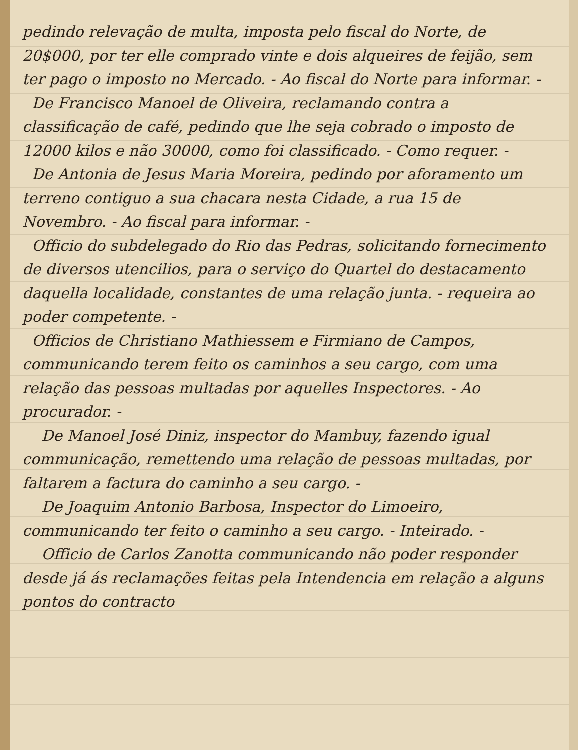pedindo relevação de multa, imposta pelo fiscal do Norte, de 20$000, por ter elle comprado vinte e dois alqueires de feijão, sem ter pago o imposto no Mercado. - Ao fiscal do Norte para informar. -
De Francisco Manoel de Oliveira, reclamando contra a classificação de café, pedindo que lhe seja cobrado o imposto de 12000 kilos e não 30000, como foi classificado. - Como requer. -
De Antonia de Jesus Maria Moreira, pedindo por aforamento um terreno contiguo a sua chacara nesta Cidade, a rua 15 de Novembro. - Ao fiscal para informar. -
Officio do subdelegado do Rio das Pedras, solicitando fornecimento de diversos utencilios, para o serviço do Quartel do destacamento daquella localidade, constantes de uma relação junta. - requeira ao poder competente. -
Officios de Christiano Mathiessem e Firmiano de Campos, communicando terem feito os caminhos a seu cargo, com uma relação das pessoas multadas por aquelles Inspectores. - Ao procurador. -
De Manoel José Diniz, inspector do Mambuy, fazendo igual communicação, remettendo uma relação de pessoas multadas, por faltarem a factura do caminho a seu cargo. -
De Joaquim Antonio Barbosa, Inspector do Limoeiro, communicando ter feito o caminho a seu cargo. - Inteirado. -
Officio de Carlos Zanotta communicando não poder responder desde já ás reclamações feitas pela Intendencia em relação a alguns pontos do contracto